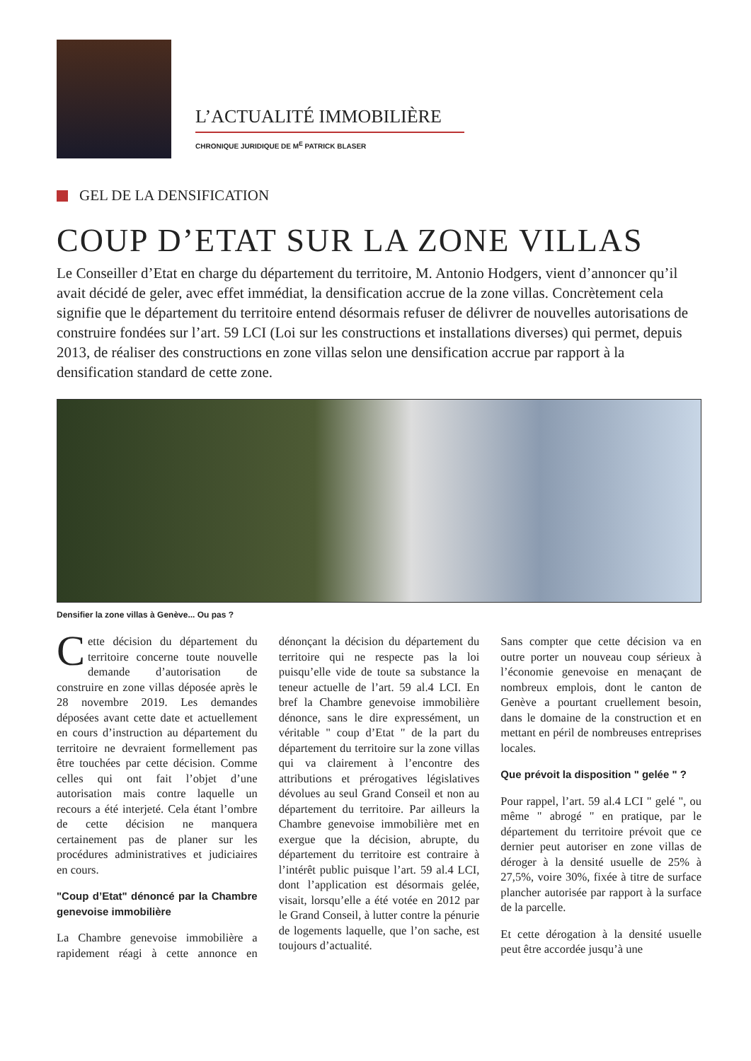L’ACTUALITÉ IMMOBILIÈRE
CHRONIQUE JURIDIQUE DE M<sup>E</sup> PATRICK BLASER
GEL DE LA DENSIFICATION
COUP D’ETAT SUR LA ZONE VILLAS
Le Conseiller d’Etat en charge du département du territoire, M. Antonio Hodgers, vient d’annoncer qu’il avait décidé de geler, avec effet immédiat, la densification accrue de la zone villas. Concrètement cela signifie que le département du territoire entend désormais refuser de délivrer de nouvelles autorisations de construire fondées sur l’art. 59 LCI (Loi sur les constructions et installations diverses) qui permet, depuis 2013, de réaliser des constructions en zone villas selon une densification accrue par rapport à la densification standard de cette zone.
Densifier la zone villas à Genève... Ou pas ?
Cette décision du département du territoire concerne toute nouvelle demande d’autorisation de construire en zone villas déposée après le 28 novembre 2019. Les demandes déposées avant cette date et actuellement en cours d’instruction au département du territoire ne devraient formellement pas être touchées par cette décision. Comme celles qui ont fait l’objet d’une autorisation mais contre laquelle un recours a été interjeté. Cela étant l’ombre de cette décision ne manquera certainement pas de planer sur les procédures administratives et judiciaires en cours.
"Coup d’Etat" dénoncé par la Chambre genevoise immobilière
La Chambre genevoise immobilière a rapidement réagi à cette annonce en dénonçant la décision du département du territoire qui ne respecte pas la loi puisqu’elle vide de toute sa substance la teneur actuelle de l’art. 59 al.4 LCI. En bref la Chambre genevoise immobilière dénonce, sans le dire expressément, un véritable " coup d’Etat " de la part du département du territoire sur la zone villas qui va clairement à l’encontre des attributions et prérogatives législatives dévolues au seul Grand Conseil et non au département du territoire. Par ailleurs la Chambre genevoise immobilière met en exergue que la décision, abrupte, du département du territoire est contraire à l’intérêt public puisque l’art. 59 al.4 LCI, dont l’application est désormais gelée, visait, lorsqu’elle a été votée en 2012 par le Grand Conseil, à lutter contre la pénurie de logements laquelle, que l’on sache, est toujours d’actualité.
Sans compter que cette décision va en outre porter un nouveau coup sérieux à l’économie genevoise en menaçant de nombreux emplois, dont le canton de Genève a pourtant cruellement besoin, dans le domaine de la construction et en mettant en péril de nombreuses entreprises locales.
Que prévoit la disposition " gelée " ?
Pour rappel, l’art. 59 al.4 LCI " gelé ", ou même " abrogé " en pratique, par le département du territoire prévoit que ce dernier peut autoriser en zone villas de déroger à la densité usuelle de 25% à 27,5%, voire 30%, fixée à titre de surface plancher autorisée par rapport à la surface de la parcelle.
Et cette dérogation à la densité usuelle peut être accordée jusqu’à une